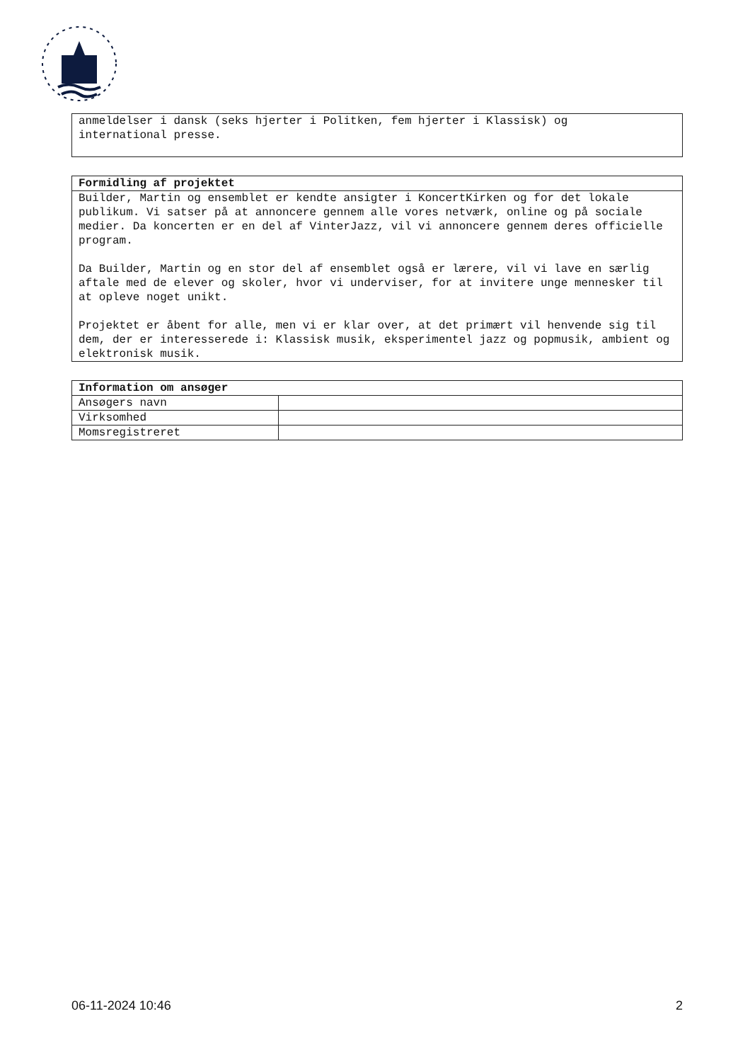| anmeldelser i dansk (seks hjerter i Politken, fem hjerter i Klassisk) og international presse. |
| Formidling af projektet |
| --- |
| Builder, Martin og ensemblet er kendte ansigter i KoncertKirken og for det lokale publikum. Vi satser på at annoncere gennem alle vores netværk, online og på sociale medier. Da koncerten er en del af VinterJazz, vil vi annoncere gennem deres officielle program. Da Builder, Martin og en stor del af ensemblet også er lærere, vil vi lave en særlig aftale med de elever og skoler, hvor vi underviser, for at invitere unge mennesker til at opleve noget unikt. Projektet er åbent for alle, men vi er klar over, at det primært vil henvende sig til dem, der er interesserede i: Klassisk musik, eksperimentel jazz og popmusik, ambient og elektronisk musik. |
| Information om ansøger | |
| --- | --- |
| Ansøgers navn | |
| Virksomhed | |
| Momsregistreret | |
06-11-2024 10:46 2